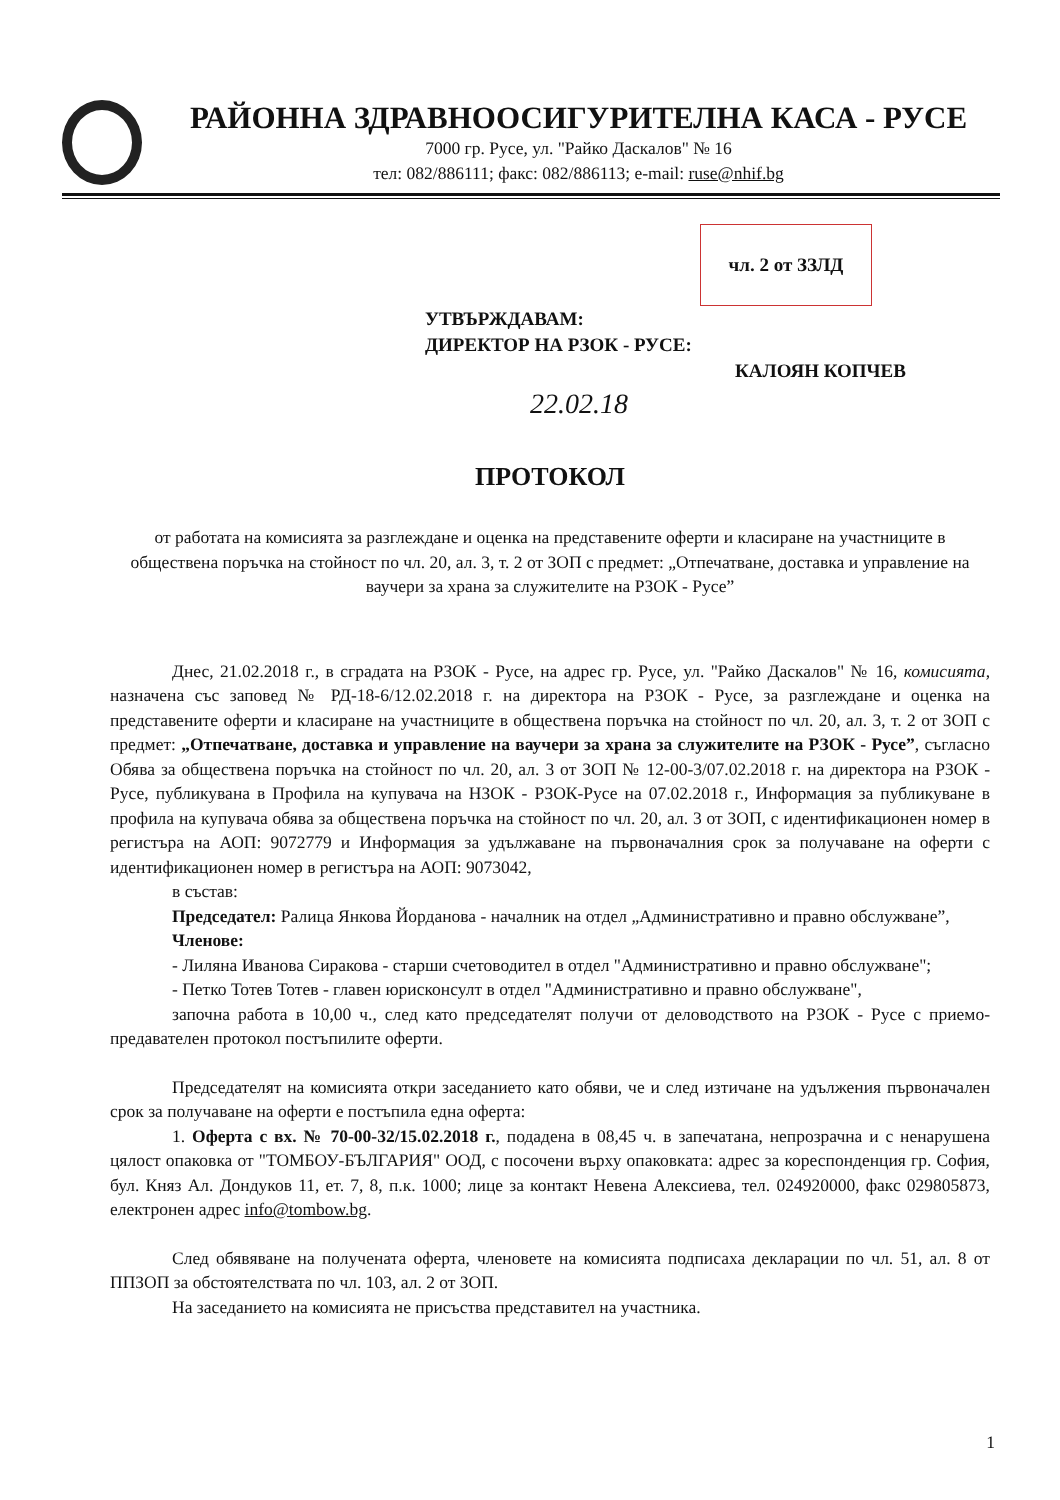РАЙОННА ЗДРАВНООСИГУРИТЕЛНА КАСА - РУСЕ
7000 гр. Русе, ул. "Райко Даскалов" № 16
тел: 082/886111; факс: 082/886113; e-mail: ruse@nhif.bg
чл. 2 от ЗЗЛД
УТВЪРЖДАВАМ:
ДИРЕКТОР НА РЗОК - РУСЕ:
КАЛОЯН КОПЧЕВ
22.02.18
ПРОТОКОЛ
от работата на комисията за разглеждане и оценка на представените оферти и класиране на участниците в обществена поръчка на стойност по чл. 20, ал. 3, т. 2 от ЗОП с предмет: „Отпечатване, доставка и управление на ваучери за храна за служителите на РЗОК - Русе”
Днес, 21.02.2018 г., в сградата на РЗОК - Русе, на адрес гр. Русе, ул. "Райко Даскалов" № 16, комисията, назначена със заповед № РД-18-6/12.02.2018 г. на директора на РЗОК - Русе, за разглеждане и оценка на представените оферти и класиране на участниците в обществена поръчка на стойност по чл. 20, ал. 3, т. 2 от ЗОП с предмет: „Отпечатване, доставка и управление на ваучери за храна за служителите на РЗОК - Русе”, съгласно Обява за обществена поръчка на стойност по чл. 20, ал. 3 от ЗОП № 12-00-3/07.02.2018 г. на директора на РЗОК - Русе, публикувана в Профила на купувача на НЗОК - РЗОК-Русе на 07.02.2018 г., Информация за публикуване в профила на купувача обява за обществена поръчка на стойност по чл. 20, ал. 3 от ЗОП, с идентификационен номер в регистъра на АОП: 9072779 и Информация за удължаване на първоначалния срок за получаване на оферти с идентификационен номер в регистъра на АОП: 9073042,
в състав:
Председател: Ралица Янкова Йорданова - началник на отдел „Административно и правно обслужване”,
Членове:
- Лиляна Иванова Сиракова - старши счетоводител в отдел "Административно и правно обслужване";
- Петко Тотев Тотев - главен юрисконсулт в отдел "Административно и правно обслужване",
започна работа в 10,00 ч., след като председателят получи от деловодството на РЗОК - Русе с приемо-предавателен протокол постъпилите оферти.
Председателят на комисията откри заседанието като обяви, че и след изтичане на удължения първоначален срок за получаване на оферти е постъпила една оферта:
1. Оферта с вх. № 70-00-32/15.02.2018 г., подадена в 08,45 ч. в запечатана, непрозрачна и с ненарушена цялост опаковка от "ТОМБОУ-БЪЛГАРИЯ" ООД, с посочени върху опаковката: адрес за кореспонденция гр. София, бул. Княз Ал. Дондуков 11, ет. 7, 8, п.к. 1000; лице за контакт Невена Алексиева, тел. 024920000, факс 029805873, електронен адрес info@tombow.bg.
След обявяване на получената оферта, членовете на комисията подписаха декларации по чл. 51, ал. 8 от ППЗОП за обстоятелствата по чл. 103, ал. 2 от ЗОП.
На заседанието на комисията не присъства представител на участника.
1